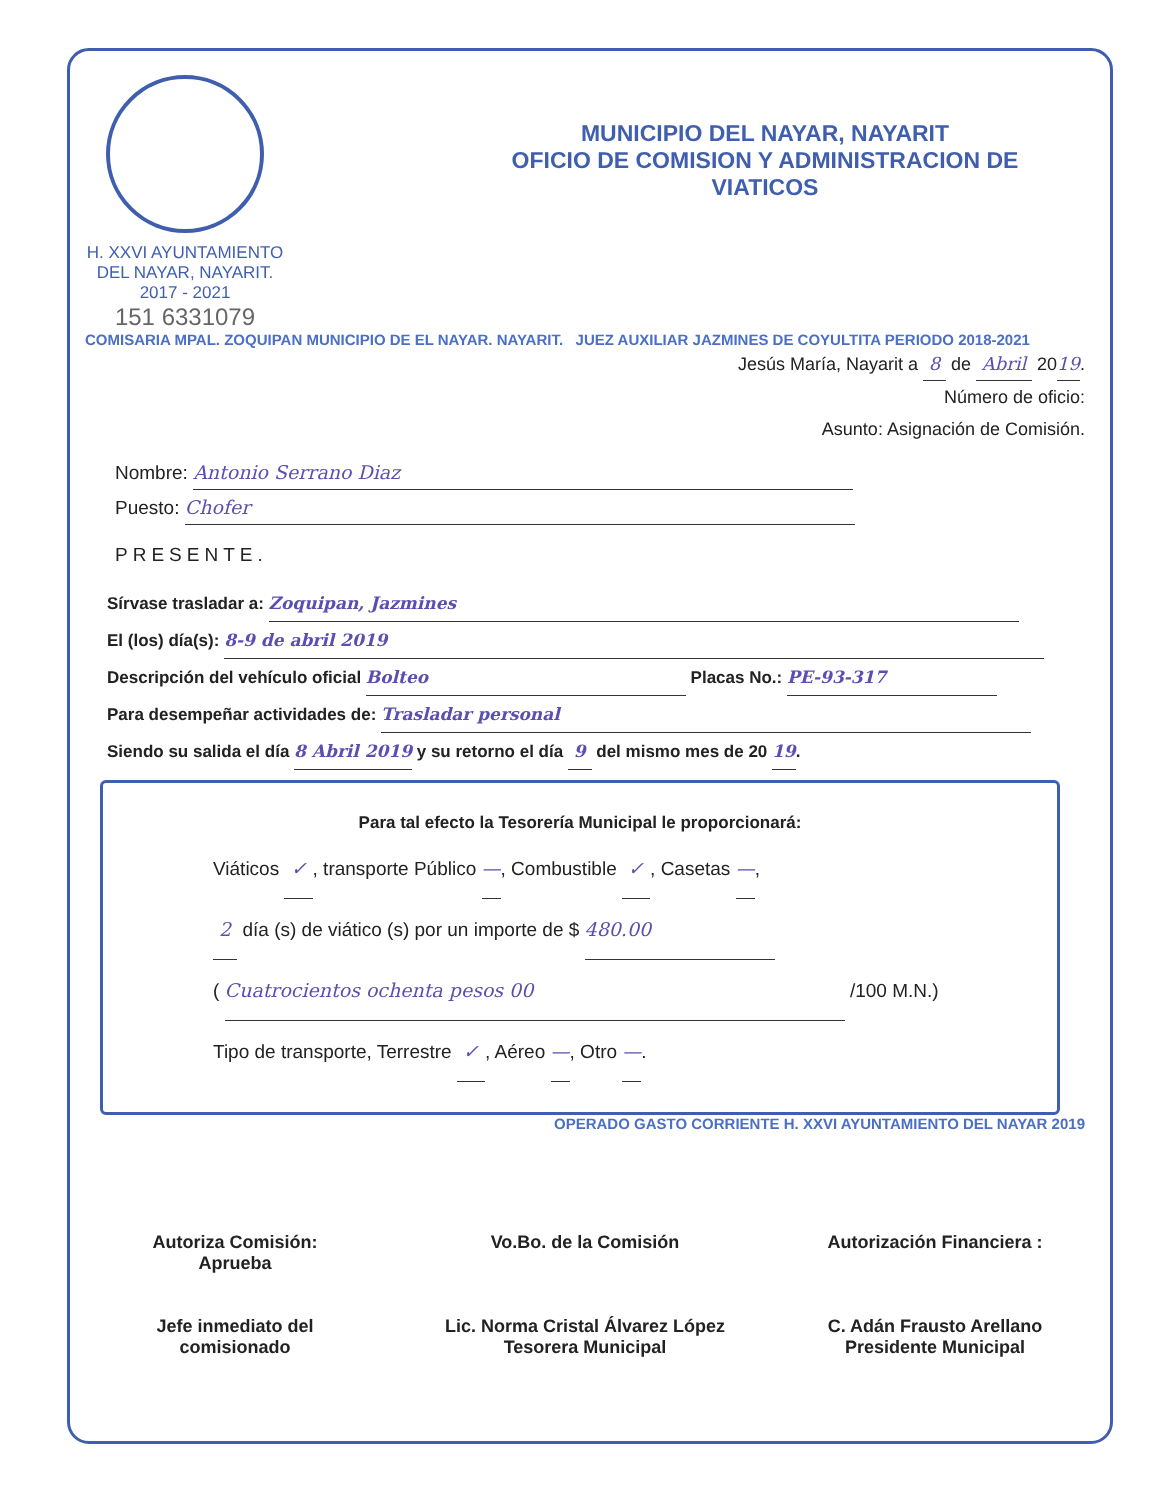H. XXVI AYUNTAMIENTO
DEL NAYAR, NAYARIT.
2017 - 2021
151 6331079
MUNICIPIO DEL NAYAR, NAYARIT
OFICIO DE COMISION Y ADMINISTRACION DE
VIATICOS
COMISARIA MPAL. ZOQUIPAN MUNICIPIO DE EL NAYAR. NAYARIT. JUEZ AUXILIAR JAZMINES DE COYULTITA PERIODO 2018-2021
Jesús María, Nayarit a 8 de Abril 2019.
Número de oficio:
Asunto: Asignación de Comisión.
Nombre: Antonio Serrano Diaz
Puesto: Chofer
PRESENTE.
Sírvase trasladar a: Zoquipan, Jazmines
El (los) día(s): 8-9 de abril 2019
Descripción del vehículo oficial Bolteo Placas No.: PE-93-317
Para desempeñar actividades de: Trasladar personal
Siendo su salida el día 8 Abril 2019 y su retorno el día 9 del mismo mes de 20 19.
Para tal efecto la Tesorería Municipal le proporcionará:
Viáticos ✓ , transporte Público —, Combustible ✓ , Casetas —,
2 día (s) de viático (s) por un importe de $ 480.00
( Cuatrocientos ochenta pesos 00 /100 M.N.)
Tipo de transporte, Terrestre ✓ , Aéreo —, Otro —.
OPERADO GASTO CORRIENTE H. XXVI AYUNTAMIENTO DEL NAYAR 2019
Autoriza Comisión:
Aprueba
Jefe inmediato del
comisionado
Vo.Bo. de la Comisión
Lic. Norma Cristal Álvarez López
Tesorera Municipal
Autorización Financiera :
C. Adán Frausto Arellano
Presidente Municipal